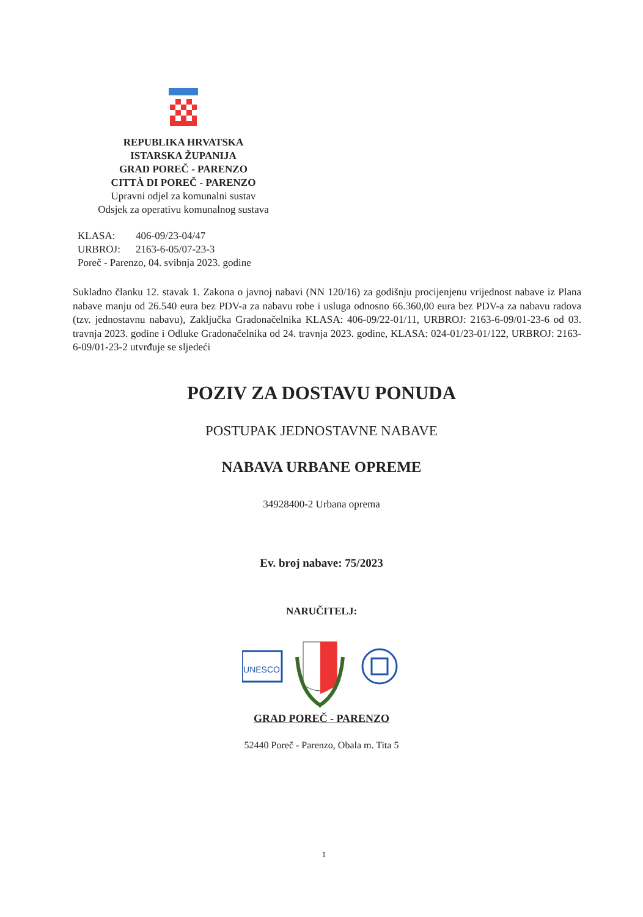REPUBLIKA HRVATSKA
ISTARSKA ŽUPANIJA
GRAD POREČ - PARENZO
CITTÀ DI POREČ - PARENZO
Upravni odjel za komunalni sustav
Odsjek za operativu komunalnog sustava
KLASA: 406-09/23-04/47
URBROJ: 2163-6-05/07-23-3
Poreč - Parenzo, 04. svibnja 2023. godine
Sukladno članku 12. stavak 1. Zakona o javnoj nabavi (NN 120/16) za godišnju procijenjenu vrijednost nabave iz Plana nabave manju od 26.540 eura bez PDV-a za nabavu robe i usluga odnosno 66.360,00 eura bez PDV-a za nabavu radova (tzv. jednostavnu nabavu), Zaključka Gradonačelnika KLASA: 406-09/22-01/11, URBROJ: 2163-6-09/01-23-6 od 03. travnja 2023. godine i Odluke Gradonačelnika od 24. travnja 2023. godine, KLASA: 024-01/23-01/122, URBROJ: 2163-6-09/01-23-2 utvrđuje se sljedeći
POZIV ZA DOSTAVU PONUDA
POSTUPAK JEDNOSTAVNE NABAVE
NABAVA URBANE OPREME
34928400-2 Urbana oprema
Ev. broj nabave: 75/2023
NARUČITELJ:
UNESCO
GRAD POREČ - PARENZO
52440 Poreč - Parenzo, Obala m. Tita 5
1